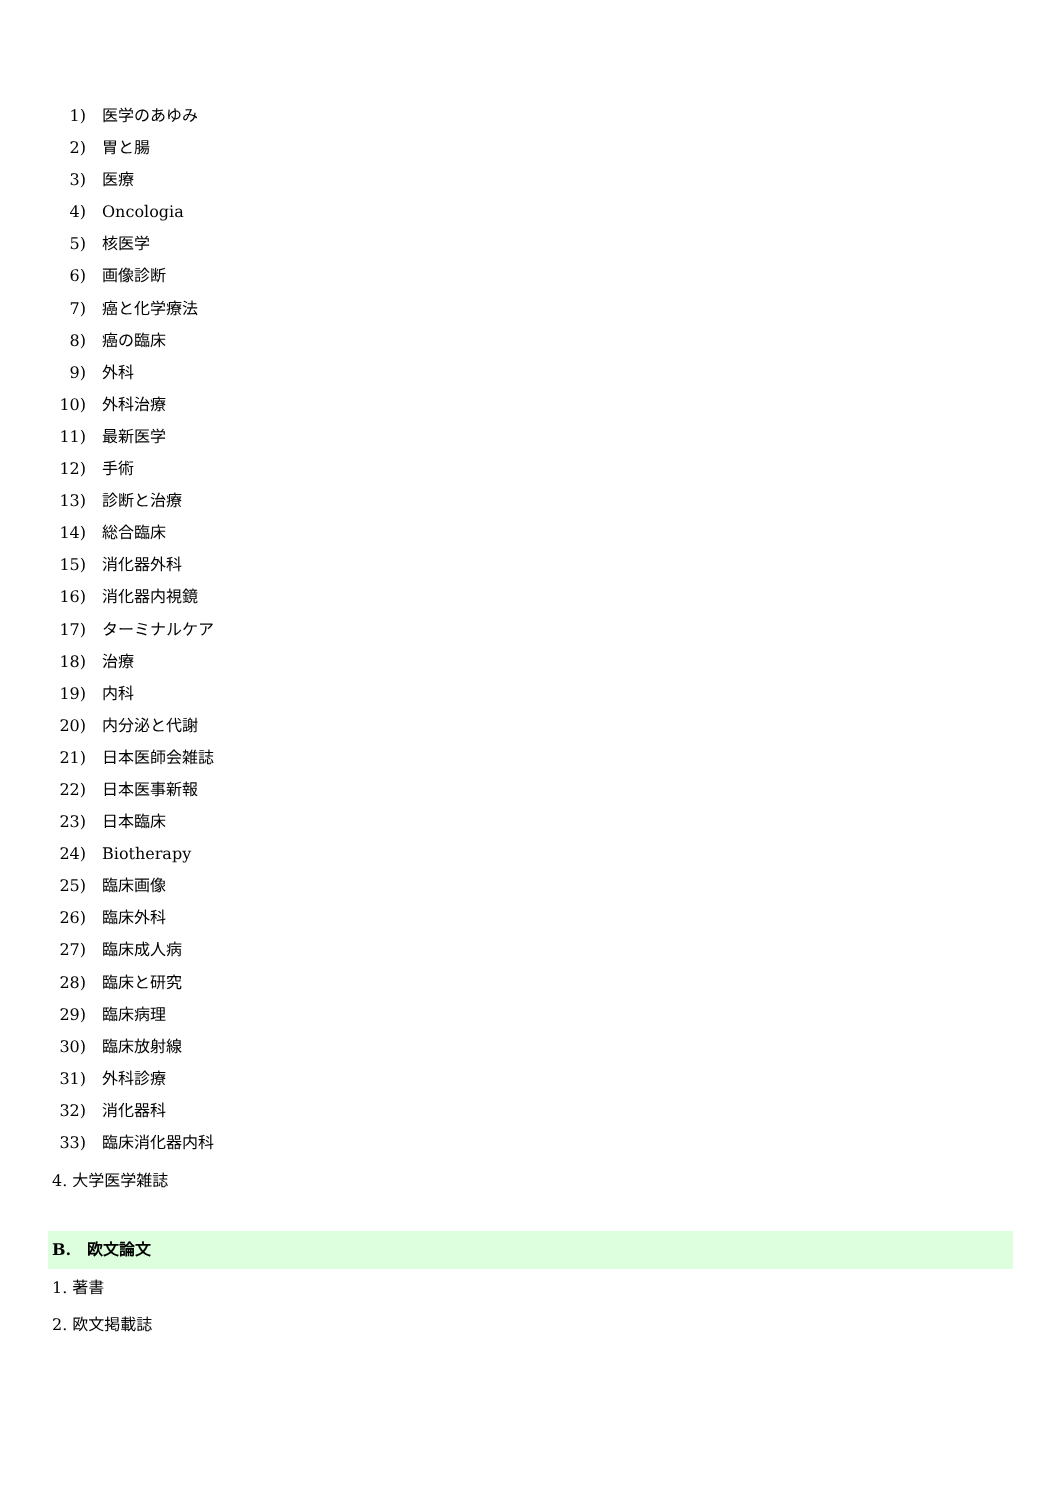1) 医学のあゆみ
2) 胃と腸
3) 医療
4) Oncologia
5) 核医学
6) 画像診断
7) 癌と化学療法
8) 癌の臨床
9) 外科
10) 外科治療
11) 最新医学
12) 手術
13) 診断と治療
14) 総合臨床
15) 消化器外科
16) 消化器内視鏡
17) ターミナルケア
18) 治療
19) 内科
20) 内分泌と代謝
21) 日本医師会雑誌
22) 日本医事新報
23) 日本臨床
24) Biotherapy
25) 臨床画像
26) 臨床外科
27) 臨床成人病
28) 臨床と研究
29) 臨床病理
30) 臨床放射線
31) 外科診療
32) 消化器科
33) 臨床消化器内科
4. 大学医学雑誌
B.　欧文論文
1. 著書
2. 欧文掲載誌